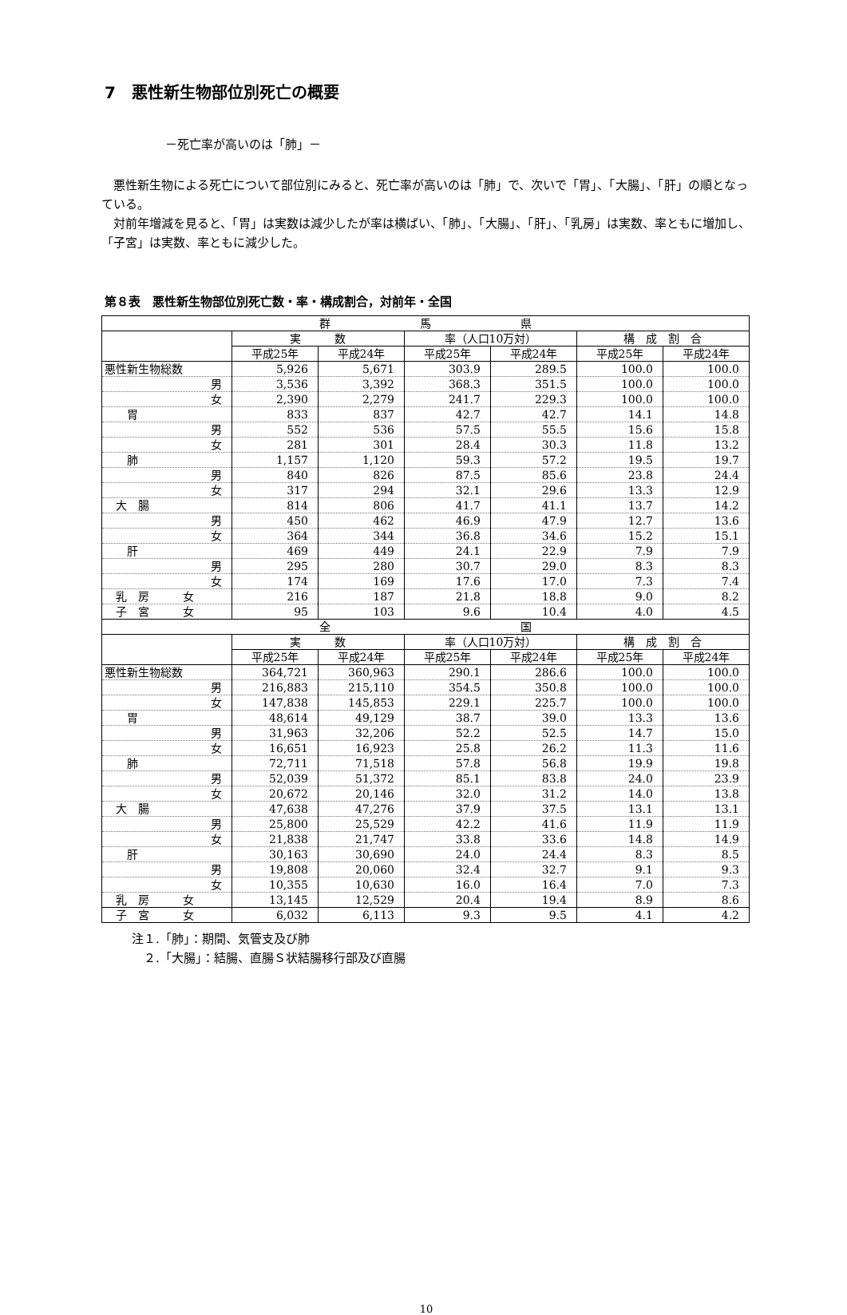7　悪性新生物部位別死亡の概要
－死亡率が高いのは「肺」－
　悪性新生物による死亡について部位別にみると、死亡率が高いのは「肺」で、次いで「胃」、「大腸」、「肝」の順となっている。
　対前年増減を見ると、「胃」は実数は減少したが率は横ばい、「肺」、「大腸」、「肝」、「乳房」は実数、率ともに増加し、「子宮」は実数、率ともに減少した。
第８表　悪性新生物部位別死亡数・率・構成割合，対前年・全国
| 群 馬 県 | | | | | | |
| | 実 数 | | 率（人口10万対） | | 構 成 割 合 | |
| | 平成25年 | 平成24年 | 平成25年 | 平成24年 | 平成25年 | 平成24年 |
| 悪性新生物総数 | 5,926 | 5,671 | 303.9 | 289.5 | 100.0 | 100.0 |
| 男 | 3,536 | 3,392 | 368.3 | 351.5 | 100.0 | 100.0 |
| 女 | 2,390 | 2,279 | 241.7 | 229.3 | 100.0 | 100.0 |
| 胃 | 833 | 837 | 42.7 | 42.7 | 14.1 | 14.8 |
| 男 | 552 | 536 | 57.5 | 55.5 | 15.6 | 15.8 |
| 女 | 281 | 301 | 28.4 | 30.3 | 11.8 | 13.2 |
| 肺 | 1,157 | 1,120 | 59.3 | 57.2 | 19.5 | 19.7 |
| 男 | 840 | 826 | 87.5 | 85.6 | 23.8 | 24.4 |
| 女 | 317 | 294 | 32.1 | 29.6 | 13.3 | 12.9 |
| 大 腸 | 814 | 806 | 41.7 | 41.1 | 13.7 | 14.2 |
| 男 | 450 | 462 | 46.9 | 47.9 | 12.7 | 13.6 |
| 女 | 364 | 344 | 36.8 | 34.6 | 15.2 | 15.1 |
| 肝 | 469 | 449 | 24.1 | 22.9 | 7.9 | 7.9 |
| 男 | 295 | 280 | 30.7 | 29.0 | 8.3 | 8.3 |
| 女 | 174 | 169 | 17.6 | 17.0 | 7.3 | 7.4 |
| 乳 房 女 | 216 | 187 | 21.8 | 18.8 | 9.0 | 8.2 |
| 子 宮 女 | 95 | 103 | 9.6 | 10.4 | 4.0 | 4.5 |
| 全 国 | | | | | | |
| | 実 数 | | 率（人口10万対） | | 構 成 割 合 | |
| | 平成25年 | 平成24年 | 平成25年 | 平成24年 | 平成25年 | 平成24年 |
| 悪性新生物総数 | 364,721 | 360,963 | 290.1 | 286.6 | 100.0 | 100.0 |
| 男 | 216,883 | 215,110 | 354.5 | 350.8 | 100.0 | 100.0 |
| 女 | 147,838 | 145,853 | 229.1 | 225.7 | 100.0 | 100.0 |
| 胃 | 48,614 | 49,129 | 38.7 | 39.0 | 13.3 | 13.6 |
| 男 | 31,963 | 32,206 | 52.2 | 52.5 | 14.7 | 15.0 |
| 女 | 16,651 | 16,923 | 25.8 | 26.2 | 11.3 | 11.6 |
| 肺 | 72,711 | 71,518 | 57.8 | 56.8 | 19.9 | 19.8 |
| 男 | 52,039 | 51,372 | 85.1 | 83.8 | 24.0 | 23.9 |
| 女 | 20,672 | 20,146 | 32.0 | 31.2 | 14.0 | 13.8 |
| 大 腸 | 47,638 | 47,276 | 37.9 | 37.5 | 13.1 | 13.1 |
| 男 | 25,800 | 25,529 | 42.2 | 41.6 | 11.9 | 11.9 |
| 女 | 21,838 | 21,747 | 33.8 | 33.6 | 14.8 | 14.9 |
| 肝 | 30,163 | 30,690 | 24.0 | 24.4 | 8.3 | 8.5 |
| 男 | 19,808 | 20,060 | 32.4 | 32.7 | 9.1 | 9.3 |
| 女 | 10,355 | 10,630 | 16.0 | 16.4 | 7.0 | 7.3 |
| 乳 房 女 | 13,145 | 12,529 | 20.4 | 19.4 | 8.9 | 8.6 |
| 子 宮 女 | 6,032 | 6,113 | 9.3 | 9.5 | 4.1 | 4.2 |
注１.「肺」：期間、気管支及び肺
　２.「大腸」：結腸、直腸Ｓ状結腸移行部及び直腸
10